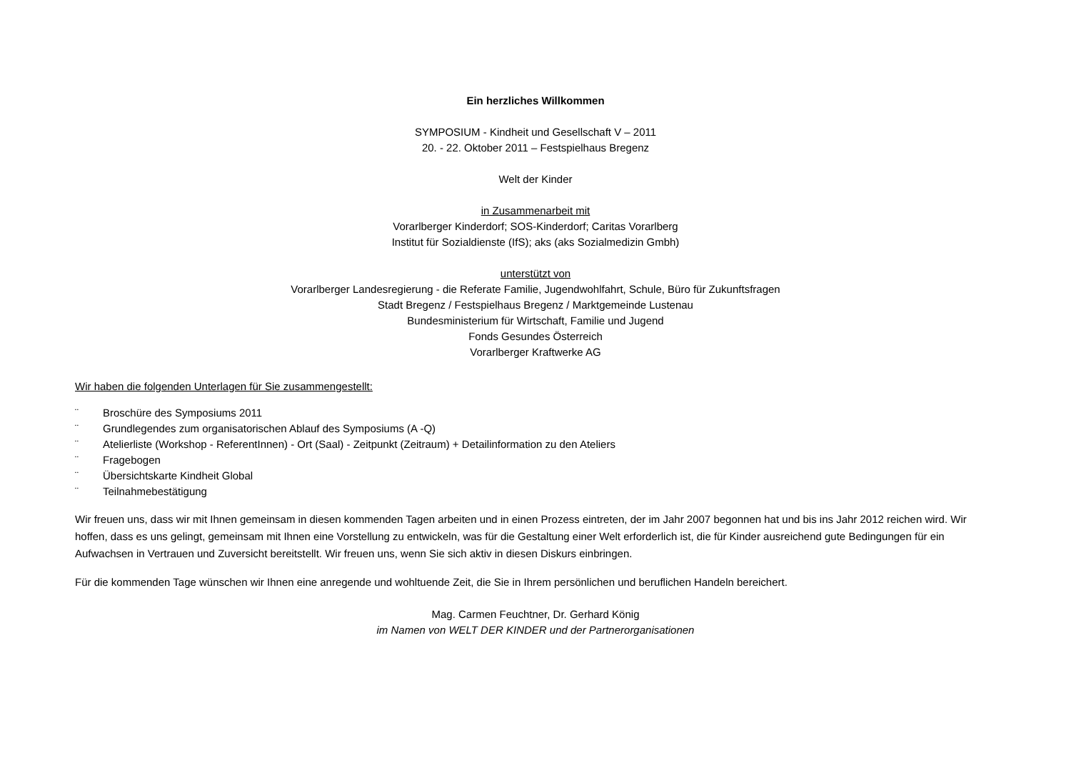Ein herzliches Willkommen
SYMPOSIUM - Kindheit und Gesellschaft V – 2011
20. - 22. Oktober 2011 – Festspielhaus Bregenz
Welt der Kinder
in Zusammenarbeit mit
Vorarlberger Kinderdorf; SOS-Kinderdorf; Caritas Vorarlberg
Institut für Sozialdienste (IfS); aks (aks Sozialmedizin Gmbh)
unterstützt von
Vorarlberger Landesregierung - die Referate Familie, Jugendwohlfahrt, Schule, Büro für Zukunftsfragen
Stadt Bregenz / Festspielhaus Bregenz / Marktgemeinde Lustenau
Bundesministerium für Wirtschaft, Familie und Jugend
Fonds Gesundes Österreich
Vorarlberger Kraftwerke AG
Wir haben die folgenden Unterlagen für Sie zusammengestellt:
¨ Broschüre des Symposiums 2011
¨ Grundlegendes zum organisatorischen Ablauf des Symposiums (A -Q)
¨ Atelierliste (Workshop - ReferentInnen) - Ort (Saal) - Zeitpunkt (Zeitraum) + Detailinformation zu den Ateliers
¨ Fragebogen
¨ Übersichtskarte Kindheit Global
¨ Teilnahmebestätigung
Wir freuen uns, dass wir mit Ihnen gemeinsam in diesen kommenden Tagen arbeiten und in einen Prozess eintreten, der im Jahr 2007 begonnen hat und bis ins Jahr 2012 reichen wird. Wir hoffen, dass es uns gelingt, gemeinsam mit Ihnen eine Vorstellung zu entwickeln, was für die Gestaltung einer Welt erforderlich ist, die für Kinder ausreichend gute Bedingungen für ein Aufwachsen in Vertrauen und Zuversicht bereitstellt. Wir freuen uns, wenn Sie sich aktiv in diesen Diskurs einbringen.
Für die kommenden Tage wünschen wir Ihnen eine anregende und wohltuende Zeit, die Sie in Ihrem persönlichen und beruflichen Handeln bereichert.
Mag. Carmen Feuchtner, Dr. Gerhard König
im Namen von WELT DER KINDER und der Partnerorganisationen